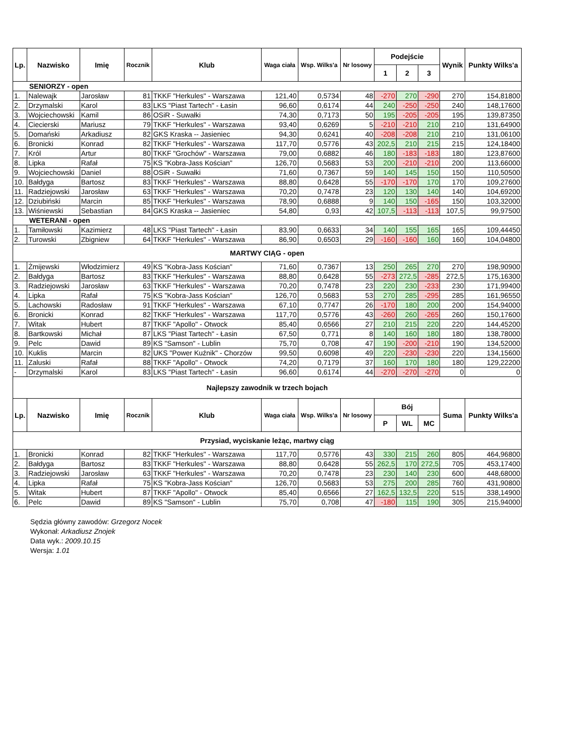| Lp. | Nazwisko | Imię | Rocznik | Klub | Waga ciała | Wsp. Wilks'a | Nr losowy | Podejście | | | Wynik | Punkty Wilks'a |
| --- | --- | --- | --- | --- | --- | --- | --- | --- | --- | --- | --- | --- |
| | | | | | | | | 1 | 2 | 3 | | |
| SENIORZY - open | | | | | | | | | | | | |
| 1. | Nalewajk | Jarosław | 81 | TKKF "Herkules" - Warszawa | 121,40 | 0,5734 | 48 | -270 | 270 | -290 | 270 | 154,81800 |
| 2. | Drzymalski | Karol | 83 | LKS "Piast Tartech" - Łasin | 96,60 | 0,6174 | 44 | 240 | -250 | -250 | 240 | 148,17600 |
| 3. | Wojciechowski | Kamil | 86 | OSiR - Suwałki | 74,30 | 0,7173 | 50 | 195 | -205 | -205 | 195 | 139,87350 |
| 4. | Ciecierski | Mariusz | 79 | TKKF "Herkules" - Warszawa | 93,40 | 0,6269 | 5 | -210 | -210 | 210 | 210 | 131,64900 |
| 5. | Domański | Arkadiusz | 82 | GKS Kraska -- Jasieniec | 94,30 | 0,6241 | 40 | -208 | -208 | 210 | 210 | 131,06100 |
| 6. | Bronicki | Konrad | 82 | TKKF "Herkules" - Warszawa | 117,70 | 0,5776 | 43 | 202,5 | 210 | 215 | 215 | 124,18400 |
| 7. | Król | Artur | 80 | TKKF "Grochów" - Warszawa | 79,00 | 0,6882 | 46 | 180 | -183 | -183 | 180 | 123,87600 |
| 8. | Lipka | Rafał | 75 | KS "Kobra-Jass Kościan" | 126,70 | 0,5683 | 53 | 200 | -210 | -210 | 200 | 113,66000 |
| 9. | Wojciechowski | Daniel | 88 | OSiR - Suwałki | 71,60 | 0,7367 | 59 | 140 | 145 | 150 | 150 | 110,50500 |
| 10. | Bałdyga | Bartosz | 83 | TKKF "Herkules" - Warszawa | 88,80 | 0,6428 | 55 | -170 | -170 | 170 | 170 | 109,27600 |
| 11. | Radziejowski | Jarosław | 63 | TKKF "Herkules" - Warszawa | 70,20 | 0,7478 | 23 | 120 | 130 | 140 | 140 | 104,69200 |
| 12. | Dziubiński | Marcin | 85 | TKKF "Herkules" - Warszawa | 78,90 | 0,6888 | 9 | 140 | 150 | -165 | 150 | 103,32000 |
| 13. | Wiśniewski | Sebastian | 84 | GKS Kraska -- Jasieniec | 54,80 | 0,93 | 42 | 107,5 | -113 | -113 | 107,5 | 99,97500 |
| WETERANI - open | | | | | | | | | | | | |
| 1. | Tamiłowski | Kazimierz | 48 | LKS "Piast Tartech" - Łasin | 83,90 | 0,6633 | 34 | 140 | 155 | 165 | 165 | 109,44450 |
| 2. | Turowski | Zbigniew | 64 | TKKF "Herkules" - Warszawa | 86,90 | 0,6503 | 29 | -160 | -160 | 160 | 160 | 104,04800 |
| MARTWY CIĄG - open | | | | | | | | | | | | |
| 1. | Żmijewski | Włodzimierz | 49 | KS "Kobra-Jass Kościan" | 71,60 | 0,7367 | 13 | 250 | 265 | 270 | 270 | 198,90900 |
| 2. | Bałdyga | Bartosz | 83 | TKKF "Herkules" - Warszawa | 88,80 | 0,6428 | 55 | -273 | 272,5 | -285 | 272,5 | 175,16300 |
| 3. | Radziejowski | Jarosław | 63 | TKKF "Herkules" - Warszawa | 70,20 | 0,7478 | 23 | 220 | 230 | -233 | 230 | 171,99400 |
| 4. | Lipka | Rafał | 75 | KS "Kobra-Jass Kościan" | 126,70 | 0,5683 | 53 | 270 | 285 | -295 | 285 | 161,96550 |
| 5. | Lachowski | Radosław | 91 | TKKF "Herkules" - Warszawa | 67,10 | 0,7747 | 26 | -170 | 180 | 200 | 200 | 154,94000 |
| 6. | Bronicki | Konrad | 82 | TKKF "Herkules" - Warszawa | 117,70 | 0,5776 | 43 | -260 | 260 | -265 | 260 | 150,17600 |
| 7. | Witak | Hubert | 87 | TKKF "Apollo" - Otwock | 85,40 | 0,6566 | 27 | 210 | 215 | 220 | 220 | 144,45200 |
| 8. | Bartkowski | Michał | 87 | LKS "Piast Tartech" - Łasin | 67,50 | 0,771 | 8 | 140 | 160 | 180 | 180 | 138,78000 |
| 9. | Pelc | Dawid | 89 | KS "Samson" - Lublin | 75,70 | 0,708 | 47 | 190 | -200 | -210 | 190 | 134,52000 |
| 10. | Kuklis | Marcin | 82 | UKS "Power Kuźnik" - Chorzów | 99,50 | 0,6098 | 49 | 220 | -230 | -230 | 220 | 134,15600 |
| 11. | Zaluski | Rafał | 88 | TKKF "Apollo" - Otwock | 74,20 | 0,7179 | 37 | 160 | 170 | 180 | 180 | 129,22200 |
| - | Drzymalski | Karol | 83 | LKS "Piast Tartech" - Łasin | 96,60 | 0,6174 | 44 | -270 | -270 | -270 | 0 | 0 |
| Najlepszy zawodnik w trzech bojach | | | | | | | | | | | | |
| Lp. | Nazwisko | Imię | Rocznik | Klub | Waga ciała | Wsp. Wilks'a | Nr losowy | Bój | | | Suma | Punkty Wilks'a |
| | | | | | | | | P | WL | MC | | |
| Przysiad, wyciskanie leżąc, martwy ciąg | | | | | | | | | | | | |
| 1. | Bronicki | Konrad | 82 | TKKF "Herkules" - Warszawa | 117,70 | 0,5776 | 43 | 330 | 215 | 260 | 805 | 464,96800 |
| 2. | Bałdyga | Bartosz | 83 | TKKF "Herkules" - Warszawa | 88,80 | 0,6428 | 55 | 262,5 | 170 | 272,5 | 705 | 453,17400 |
| 3. | Radziejowski | Jarosław | 63 | TKKF "Herkules" - Warszawa | 70,20 | 0,7478 | 23 | 230 | 140 | 230 | 600 | 448,68000 |
| 4. | Lipka | Rafał | 75 | KS "Kobra-Jass Kościan" | 126,70 | 0,5683 | 53 | 275 | 200 | 285 | 760 | 431,90800 |
| 5. | Witak | Hubert | 87 | TKKF "Apollo" - Otwock | 85,40 | 0,6566 | 27 | 162,5 | 132,5 | 220 | 515 | 338,14900 |
| 6. | Pelc | Dawid | 89 | KS "Samson" - Lublin | 75,70 | 0,708 | 47 | -180 | 115 | 190 | 305 | 215,94000 |
Sędzia główny zawodów: Grzegorz Nocek
Wykonał: Arkadiusz Znojek
Data wyk.: 2009.10.15
Wersja: 1.01